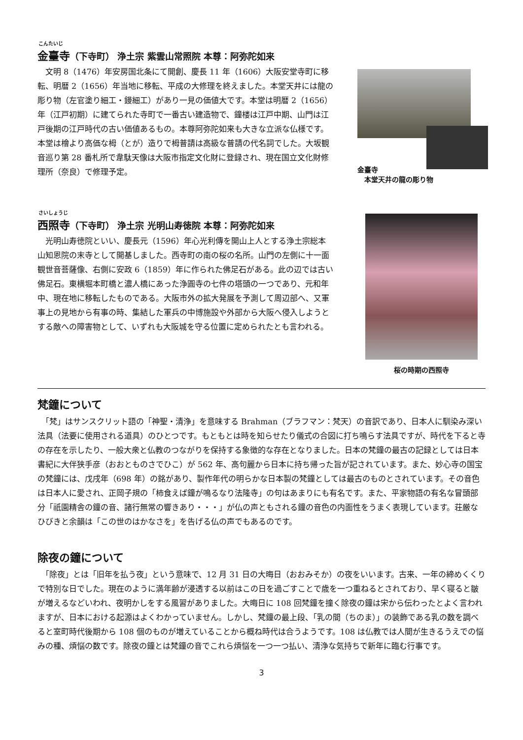こんたいじ
金臺寺（下寺町） 浄土宗 紫雲山常照院 本尊：阿弥陀如来
　文明 8（1476）年安房国北条にて開創、慶長 11 年（1606）大阪安堂寺町に移転、明暦 2（1656）年当地に移転、平成の大修理を終えました。本堂天井には龍の彫り物（左官塗り細工・鏝細工）があり一見の価値大です。本堂は明暦 2（1656）年（江戸初期）に建てられた寺町で一番古い建造物で、鐘楼は江戸中期、山門は江戸後期の江戸時代の古い価値あるもの。本尊阿弥陀如来も大きな立派な仏様です。本堂は檜より高価な栂（とが）造りで栂普請は高級な普請の代名詞でした。大坂観音巡り第 28 番札所で韋駄天像は大阪市指定文化財に登録され、現在国立文化財修理所（奈良）で修理予定。
金臺寺
　本堂天井の龍の彫り物
さいしょうじ
西照寺（下寺町） 浄土宗 光明山寿徳院 本尊：阿弥陀如来
　光明山寿徳院といい、慶長元（1596）年心光利傳を開山上人とする浄土宗総本山知恩院の末寺として開基しました。西寺町の南の桜の名所。山門の左側に十一面観世音菩薩像、右側に安政 6（1859）年に作られた佛足石がある。此の辺では古い佛足石。東横堀本町橋と濃人橋にあった浄圓寺の七件の塔頭の一つであり、元和年中、現在地に移転したものである。大阪市外の拡大発展を予測して周辺部へ、又軍事上の見地から有事の時、集結した軍兵の中博施設や外部から大阪へ侵入しようとする敵への障害物として、いずれも大阪城を守る位置に定められたとも言われる。
桜の時期の西照寺
梵鐘について
　「梵」はサンスクリット語の「神聖・清浄」を意味する Brahman（ブラフマン：梵天）の音訳であり、日本人に馴染み深い法具（法要に使用される道具）のひとつです。もともとは時を知らせたり儀式の合図に打ち鳴らす法具ですが、時代を下ると寺の存在を示したり、一般大衆と仏教のつながりを保持する象徴的な存在となりました。日本の梵鐘の最古の記録としては日本書紀に大伴狭手彦（おおとものさでひこ）が 562 年、高句麗から日本に持ち帰った旨が記されています。また、妙心寺の国宝の梵鐘には、戊戌年（698 年）の銘があり、製作年代の明らかな日本製の梵鐘としては最古のものとされています。その音色は日本人に愛され、正岡子規の「柿食えば鐘が鳴るなり法隆寺」の句はあまりにも有名です。また、平家物語の有名な冒頭部分「祇園精舎の鐘の音、諸行無常の響きあり・・・」が仏の声ともされる鐘の音色の内面性をうまく表現しています。荘厳なひびきと余韻は「この世のはかなさを」を告げる仏の声でもあるのです。
除夜の鐘について
　「除夜」とは「旧年を払う夜」という意味で、12 月 31 日の大晦日（おおみそか）の夜をいいます。古来、一年の締めくくりで特別な日でした。現在のように満年齢が浸透する以前はこの日を過ごすことで歳を一つ重ねるとされており、早く寝ると皺が増えるなどいわれ、夜明かしをする風習がありました。大晦日に 108 回梵鐘を撞く除夜の鐘は宋から伝わったとよく言われますが、日本における起源はよくわかっていません。しかし、梵鐘の最上段、「乳の間（ちのま）」の装飾である乳の数を調べると室町時代後期から 108 個のものが増えていることから概ね時代は合うようです。108 は仏教では人間が生きるうえでの悩みの種、煩悩の数です。除夜の鐘とは梵鐘の音でこれら煩悩を一つ一つ払い、清浄な気持ちで新年に臨む行事です。
3